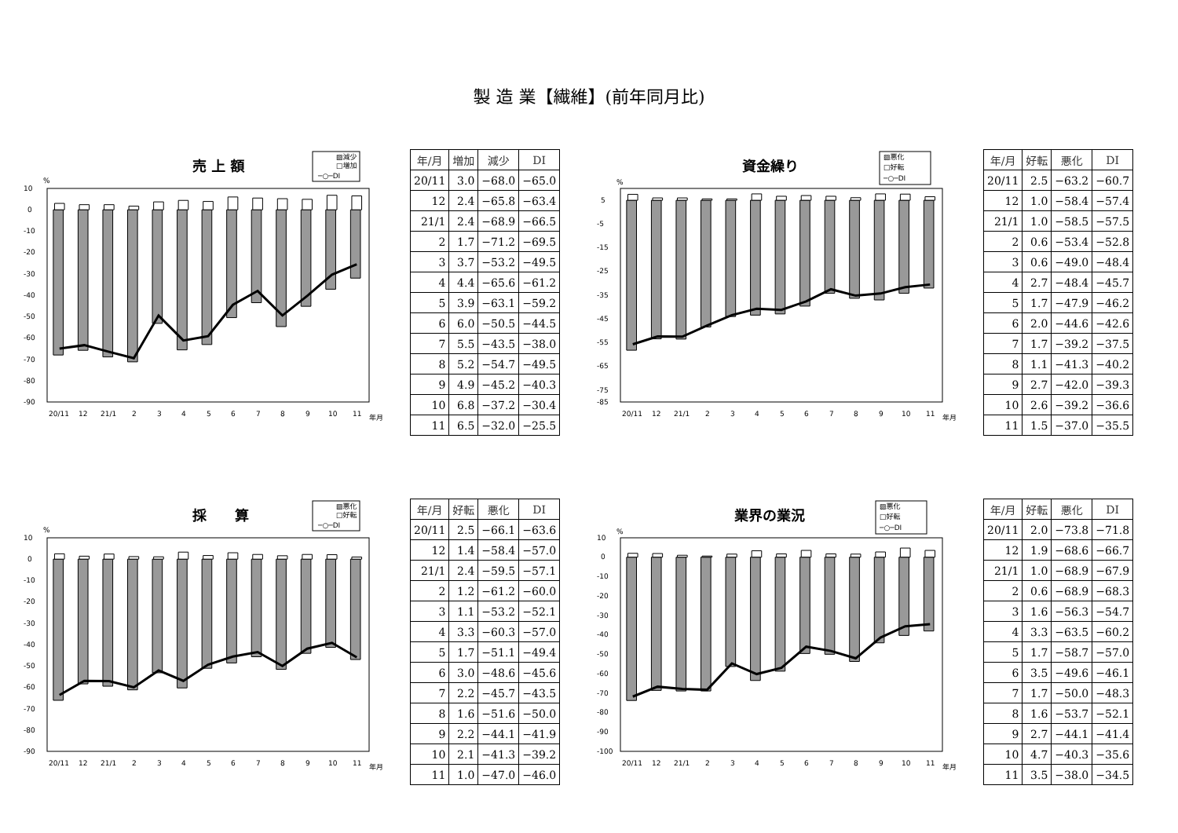製 造 業【繊維】(前年同月比)
売 上 額
▨減少
□増加
─○─DI
%
10
0
-10
-20
-30
-40
-50
-60
-70
-80
-90
20/11
12
21/1
2
3
4
5
6
7
8
9
10
11
年月
| 年/月 | 増加 | 減少 | DI |
| --- | --- | --- | --- |
| 20/11 | 3.0 | −68.0 | −65.0 |
| 12 | 2.4 | −65.8 | −63.4 |
| 21/1 | 2.4 | −68.9 | −66.5 |
| 2 | 1.7 | −71.2 | −69.5 |
| 3 | 3.7 | −53.2 | −49.5 |
| 4 | 4.4 | −65.6 | −61.2 |
| 5 | 3.9 | −63.1 | −59.2 |
| 6 | 6.0 | −50.5 | −44.5 |
| 7 | 5.5 | −43.5 | −38.0 |
| 8 | 5.2 | −54.7 | −49.5 |
| 9 | 4.9 | −45.2 | −40.3 |
| 10 | 6.8 | −37.2 | −30.4 |
| 11 | 6.5 | −32.0 | −25.5 |
資金繰り
▨悪化
□好転
─○─DI
%
5
-5
-15
-25
-35
-45
-55
-65
-75
-85
20/11
12
21/1
2
3
4
5
6
7
8
9
10
11
年月
| 年/月 | 好転 | 悪化 | DI |
| --- | --- | --- | --- |
| 20/11 | 2.5 | −63.2 | −60.7 |
| 12 | 1.0 | −58.4 | −57.4 |
| 21/1 | 1.0 | −58.5 | −57.5 |
| 2 | 0.6 | −53.4 | −52.8 |
| 3 | 0.6 | −49.0 | −48.4 |
| 4 | 2.7 | −48.4 | −45.7 |
| 5 | 1.7 | −47.9 | −46.2 |
| 6 | 2.0 | −44.6 | −42.6 |
| 7 | 1.7 | −39.2 | −37.5 |
| 8 | 1.1 | −41.3 | −40.2 |
| 9 | 2.7 | −42.0 | −39.3 |
| 10 | 2.6 | −39.2 | −36.6 |
| 11 | 1.5 | −37.0 | −35.5 |
採　　算
▨悪化
□好転
─○─DI
%
10
0
-10
-20
-30
-40
-50
-60
-70
-80
-90
20/11
12
21/1
2
3
4
5
6
7
8
9
10
11
年月
| 年/月 | 好転 | 悪化 | DI |
| --- | --- | --- | --- |
| 20/11 | 2.5 | −66.1 | −63.6 |
| 12 | 1.4 | −58.4 | −57.0 |
| 21/1 | 2.4 | −59.5 | −57.1 |
| 2 | 1.2 | −61.2 | −60.0 |
| 3 | 1.1 | −53.2 | −52.1 |
| 4 | 3.3 | −60.3 | −57.0 |
| 5 | 1.7 | −51.1 | −49.4 |
| 6 | 3.0 | −48.6 | −45.6 |
| 7 | 2.2 | −45.7 | −43.5 |
| 8 | 1.6 | −51.6 | −50.0 |
| 9 | 2.2 | −44.1 | −41.9 |
| 10 | 2.1 | −41.3 | −39.2 |
| 11 | 1.0 | −47.0 | −46.0 |
業界の業況
▨悪化
□好転
─○─DI
%
10
0
-10
-20
-30
-40
-50
-60
-70
-80
-90
-100
20/11
12
21/1
2
3
4
5
6
7
8
9
10
11
年月
| 年/月 | 好転 | 悪化 | DI |
| --- | --- | --- | --- |
| 20/11 | 2.0 | −73.8 | −71.8 |
| 12 | 1.9 | −68.6 | −66.7 |
| 21/1 | 1.0 | −68.9 | −67.9 |
| 2 | 0.6 | −68.9 | −68.3 |
| 3 | 1.6 | −56.3 | −54.7 |
| 4 | 3.3 | −63.5 | −60.2 |
| 5 | 1.7 | −58.7 | −57.0 |
| 6 | 3.5 | −49.6 | −46.1 |
| 7 | 1.7 | −50.0 | −48.3 |
| 8 | 1.6 | −53.7 | −52.1 |
| 9 | 2.7 | −44.1 | −41.4 |
| 10 | 4.7 | −40.3 | −35.6 |
| 11 | 3.5 | −38.0 | −34.5 |